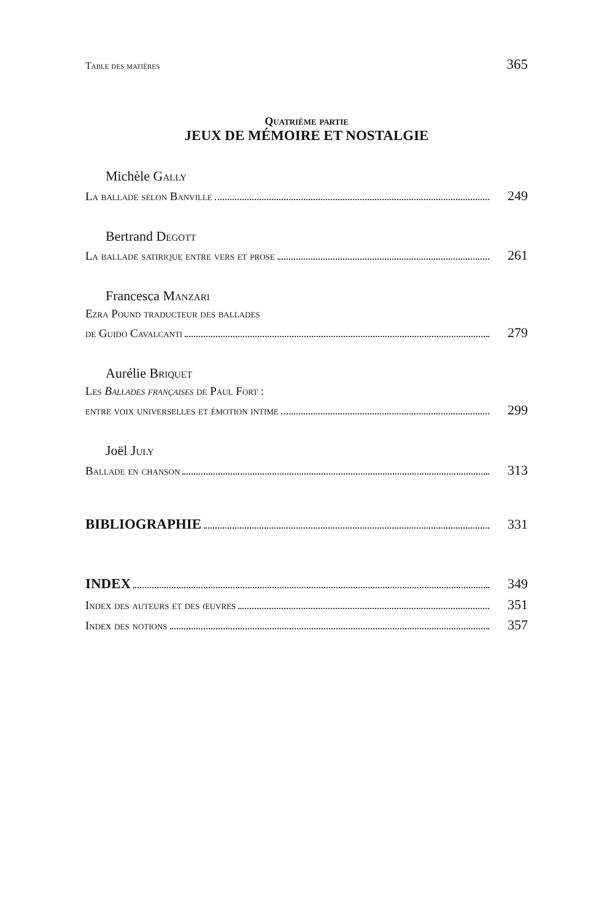Table des matières 365
Quatrième partie
JEUX DE MÉMOIRE ET NOSTALGIE
Michèle Gally
La ballade selon Banville 249
Bertrand Degott
La ballade satirique entre vers et prose 261
Francesca Manzari
Ezra Pound traducteur des ballades
de Guido Cavalcanti 279
Aurélie Briquet
Les Ballades françaises de Paul Fort :
entre voix universelles et émotion intime 299
Joël July
Ballade en chanson 313
BIBLIOGRAPHIE 331
INDEX 349
Index des auteurs et des œuvres 351
Index des notions 357